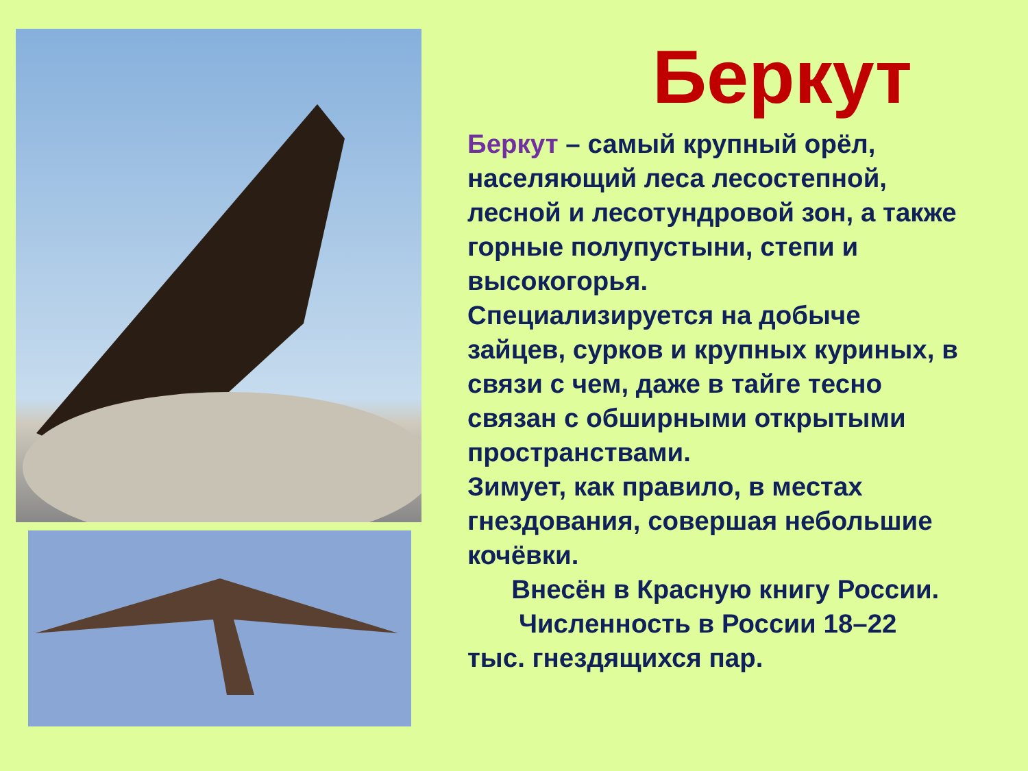Беркут
Беркут – самый крупный орёл, населяющий леса лесостепной, лесной и лесотундровой зон, а также горные полупустыни, степи и высокогорья.
Специализируется на добыче зайцев, сурков и крупных куриных, в связи с чем, даже в тайге тесно связан с обширными открытыми пространствами.
Зимует, как правило, в местах гнездования, совершая небольшие кочёвки.
Внесён в Красную книгу России.
Численность в России 18–22 тыс. гнездящихся пар.